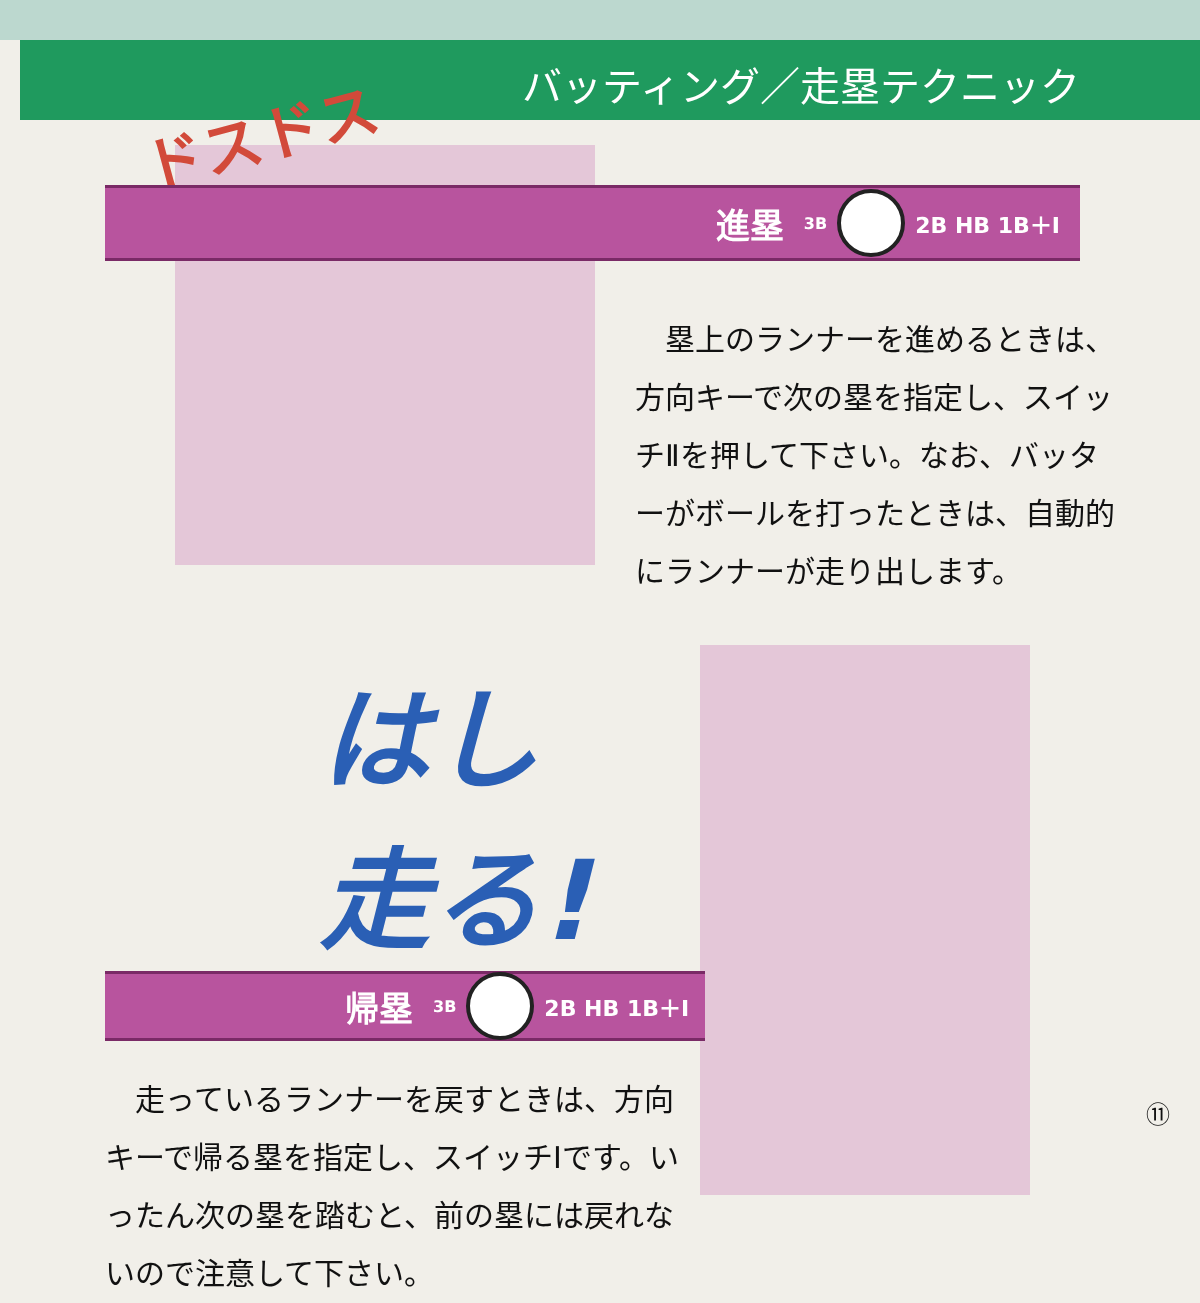ドスドス
バッティング／走塁テクニック
進塁 3B 2B HB 1B＋Ⅰ
　塁上のランナーを進めるときは、方向キーで次の塁を指定し、スイッチⅡを押して下さい。なお、バッターがボールを打ったときは、自動的にランナーが走り出します。
はし
走る!
帰塁 3B 2B HB 1B＋Ⅰ
　走っているランナーを戻すときは、方向キーで帰る塁を指定し、スイッチⅠです。いったん次の塁を踏むと、前の塁には戻れないので注意して下さい。
⑪